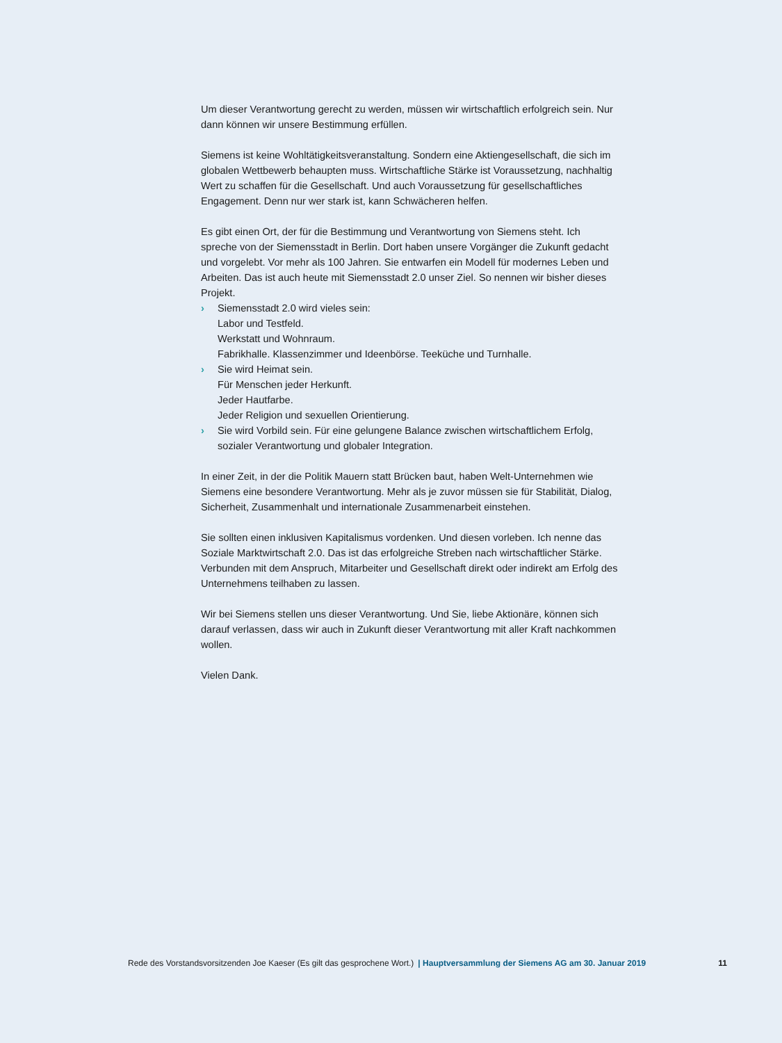Um dieser Verantwortung gerecht zu werden, müssen wir wirtschaftlich erfolgreich sein. Nur dann können wir unsere Bestimmung erfüllen.
Siemens ist keine Wohltätigkeitsveranstaltung. Sondern eine Aktiengesellschaft, die sich im globalen Wettbewerb behaupten muss. Wirtschaftliche Stärke ist Voraussetzung, nachhaltig Wert zu schaffen für die Gesellschaft. Und auch Voraussetzung für gesell­schaftliches Engagement. Denn nur wer stark ist, kann Schwächeren helfen.
Es gibt einen Ort, der für die Bestimmung und Verantwortung von Siemens steht. Ich spreche von der Siemensstadt in Berlin. Dort haben unsere Vorgänger die Zukunft ge­dacht und vorgelebt. Vor mehr als 100 Jahren. Sie entwarfen ein Modell für modernes Leben und Arbeiten. Das ist auch heute mit Siemensstadt 2.0 unser Ziel. So nennen wir bisher dieses Projekt.
› Siemensstadt 2.0 wird vieles sein:
Labor und Testfeld.
Werkstatt und Wohnraum.
Fabrikhalle. Klassenzimmer und Ideenbörse. Teeküche und Turnhalle.
› Sie wird Heimat sein.
Für Menschen jeder Herkunft.
Jeder Hautfarbe.
Jeder Religion und sexuellen Orientierung.
› Sie wird Vorbild sein. Für eine gelungene Balance zwischen wirtschaftlichem Erfolg, sozialer Verantwortung und globaler Integration.
In einer Zeit, in der die Politik Mauern statt Brücken baut, haben Welt-Unternehmen wie Siemens eine besondere Verantwortung. Mehr als je zuvor müssen sie für Stabilität, Dialog, Sicherheit, Zusammenhalt und internationale Zusammenarbeit einstehen.
Sie sollten einen inklusiven Kapitalismus vordenken. Und diesen vorleben. Ich nenne das Soziale Marktwirtschaft 2.0. Das ist das erfolgreiche Streben nach wirtschaftlicher Stärke. Verbunden mit dem Anspruch, Mitarbeiter und Gesellschaft direkt oder indirekt am Erfolg des Unternehmens teilhaben zu lassen.
Wir bei Siemens stellen uns dieser Verantwortung. Und Sie, liebe Aktionäre, können sich darauf verlassen, dass wir auch in Zukunft dieser Verantwortung mit aller Kraft nachkommen wollen.
Vielen Dank.
Rede des Vorstandsvorsitzenden Joe Kaeser (Es gilt das gesprochene Wort.) | Hauptversammlung der Siemens AG am 30. Januar 2019 11